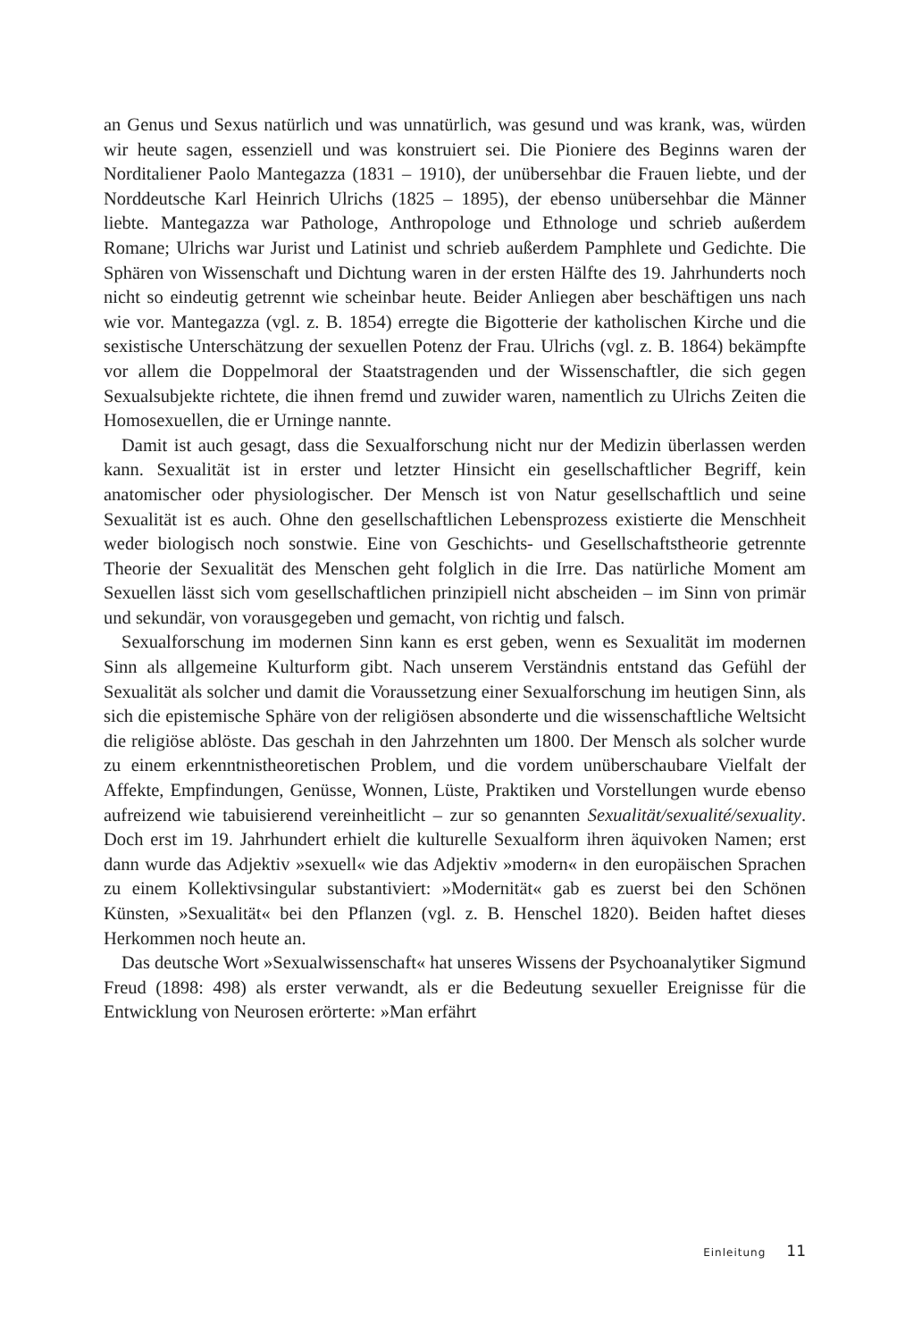an Genus und Sexus natürlich und was unnatürlich, was gesund und was krank, was, würden wir heute sagen, essenziell und was konstruiert sei. Die Pioniere des Beginns waren der Norditaliener Paolo Mantegazza (1831 – 1910), der unübersehbar die Frauen liebte, und der Norddeutsche Karl Heinrich Ulrichs (1825 – 1895), der ebenso unübersehbar die Männer liebte. Mantegazza war Pathologe, Anthropologe und Ethnologe und schrieb außerdem Romane; Ulrichs war Jurist und Latinist und schrieb außerdem Pamphlete und Gedichte. Die Sphären von Wissenschaft und Dichtung waren in der ersten Hälfte des 19. Jahrhunderts noch nicht so eindeutig getrennt wie scheinbar heute. Beider Anliegen aber beschäftigen uns nach wie vor. Mantegazza (vgl. z. B. 1854) erregte die Bigotterie der katholischen Kirche und die sexistische Unterschätzung der sexuellen Potenz der Frau. Ulrichs (vgl. z. B. 1864) bekämpfte vor allem die Doppelmoral der Staatstragenden und der Wissenschaftler, die sich gegen Sexualsubjekte richtete, die ihnen fremd und zuwider waren, namentlich zu Ulrichs Zeiten die Homosexuellen, die er Urninge nannte.
Damit ist auch gesagt, dass die Sexualforschung nicht nur der Medizin überlassen werden kann. Sexualität ist in erster und letzter Hinsicht ein gesellschaftlicher Begriff, kein anatomischer oder physiologischer. Der Mensch ist von Natur gesellschaftlich und seine Sexualität ist es auch. Ohne den gesellschaftlichen Lebensprozess existierte die Menschheit weder biologisch noch sonstwie. Eine von Geschichts- und Gesellschaftstheorie getrennte Theorie der Sexualität des Menschen geht folglich in die Irre. Das natürliche Moment am Sexuellen lässt sich vom gesellschaftlichen prinzipiell nicht abscheiden – im Sinn von primär und sekundär, von vorausgegeben und gemacht, von richtig und falsch.
Sexualforschung im modernen Sinn kann es erst geben, wenn es Sexualität im modernen Sinn als allgemeine Kulturform gibt. Nach unserem Verständnis entstand das Gefühl der Sexualität als solcher und damit die Voraussetzung einer Sexualforschung im heutigen Sinn, als sich die epistemische Sphäre von der religiösen absonderte und die wissenschaftliche Weltsicht die religiöse ablöste. Das geschah in den Jahrzehnten um 1800. Der Mensch als solcher wurde zu einem erkenntnistheoretischen Problem, und die vordem unüberschaubare Vielfalt der Affekte, Empfindungen, Genüsse, Wonnen, Lüste, Praktiken und Vorstellungen wurde ebenso aufreizend wie tabuisierend vereinheitlicht – zur so genannten Sexualität/sexualité/sexuality. Doch erst im 19. Jahrhundert erhielt die kulturelle Sexualform ihren äquivoken Namen; erst dann wurde das Adjektiv »sexuell« wie das Adjektiv »modern« in den europäischen Sprachen zu einem Kollektivsingular substantiviert: »Modernität« gab es zuerst bei den Schönen Künsten, »Sexualität« bei den Pflanzen (vgl. z. B. Henschel 1820). Beiden haftet dieses Herkommen noch heute an.
Das deutsche Wort »Sexualwissenschaft« hat unseres Wissens der Psychoanalytiker Sigmund Freud (1898: 498) als erster verwandt, als er die Bedeutung sexueller Ereignisse für die Entwicklung von Neurosen erörterte: »Man erfährt
Einleitung 11